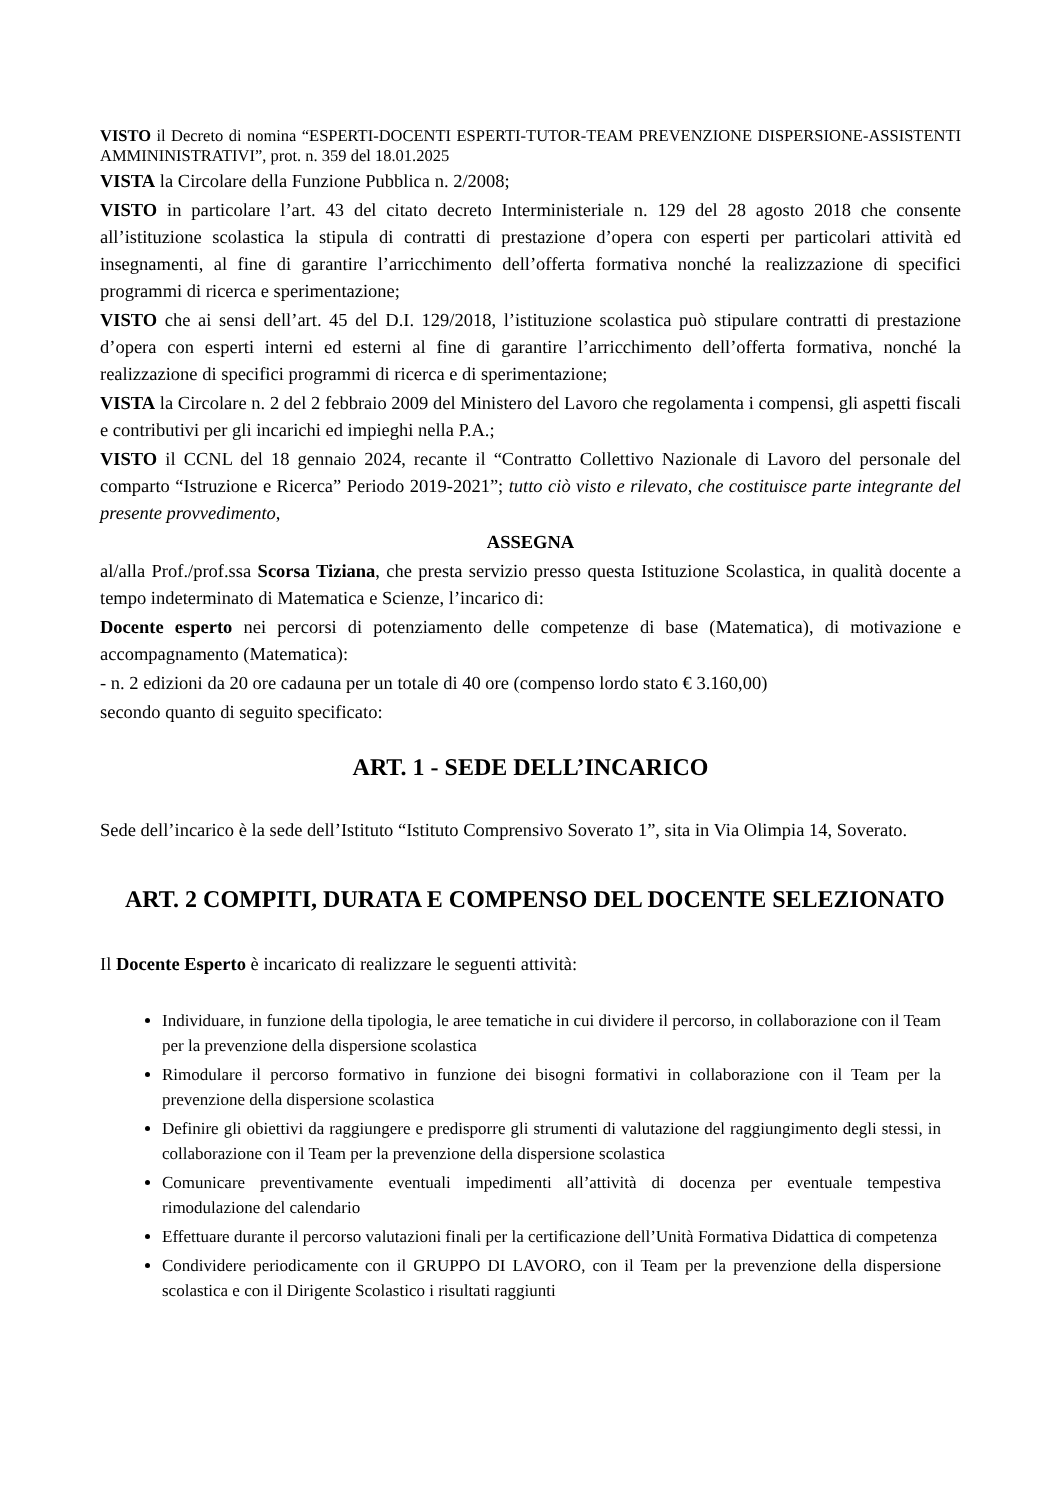VISTO il Decreto di nomina “ESPERTI-DOCENTI ESPERTI-TUTOR-TEAM PREVENZIONE DISPERSIONE-ASSISTENTI AMMININISTRATIVI”, prot. n. 359 del 18.01.2025
VISTA la Circolare della Funzione Pubblica n. 2/2008;
VISTO in particolare l’art. 43 del citato decreto Interministeriale n. 129 del 28 agosto 2018 che consente all’istituzione scolastica la stipula di contratti di prestazione d’opera con esperti per particolari attività ed insegnamenti, al fine di garantire l’arricchimento dell’offerta formativa nonché la realizzazione di specifici programmi di ricerca e sperimentazione;
VISTO che ai sensi dell’art. 45 del D.I. 129/2018, l’istituzione scolastica può stipulare contratti di prestazione d’opera con esperti interni ed esterni al fine di garantire l’arricchimento dell’offerta formativa, nonché la realizzazione di specifici programmi di ricerca e di sperimentazione;
VISTA la Circolare n. 2 del 2 febbraio 2009 del Ministero del Lavoro che regolamenta i compensi, gli aspetti fiscali e contributivi per gli incarichi ed impieghi nella P.A.;
VISTO il CCNL del 18 gennaio 2024, recante il “Contratto Collettivo Nazionale di Lavoro del personale del comparto “Istruzione e Ricerca” Periodo 2019-2021”; tutto ciò visto e rilevato, che costituisce parte integrante del presente provvedimento,
ASSEGNA
al/alla Prof./prof.ssa Scorsa Tiziana, che presta servizio presso questa Istituzione Scolastica, in qualità docente a tempo indeterminato di Matematica e Scienze, l’incarico di:
Docente esperto nei percorsi di potenziamento delle competenze di base (Matematica), di motivazione e accompagnamento (Matematica):
- n. 2 edizioni da 20 ore cadauna per un totale di 40 ore (compenso lordo stato € 3.160,00)
secondo quanto di seguito specificato:
ART. 1 - SEDE DELL’INCARICO
Sede dell’incarico è la sede dell’Istituto “Istituto Comprensivo Soverato 1”, sita in Via Olimpia 14, Soverato.
ART. 2 COMPITI, DURATA E COMPENSO DEL DOCENTE SELEZIONATO
Il Docente Esperto è incaricato di realizzare le seguenti attività:
Individuare, in funzione della tipologia, le aree tematiche in cui dividere il percorso, in collaborazione con il Team per la prevenzione della dispersione scolastica
Rimodulare il percorso formativo in funzione dei bisogni formativi in collaborazione con il Team per la prevenzione della dispersione scolastica
Definire gli obiettivi da raggiungere e predisporre gli strumenti di valutazione del raggiungimento degli stessi, in collaborazione con il Team per la prevenzione della dispersione scolastica
Comunicare preventivamente eventuali impedimenti all’attività di docenza per eventuale tempestiva rimodulazione del calendario
Effettuare durante il percorso valutazioni finali per la certificazione dell’Unità Formativa Didattica di competenza
Condividere periodicamente con il GRUPPO DI LAVORO, con il Team per la prevenzione della dispersione scolastica e con il Dirigente Scolastico i risultati raggiunti